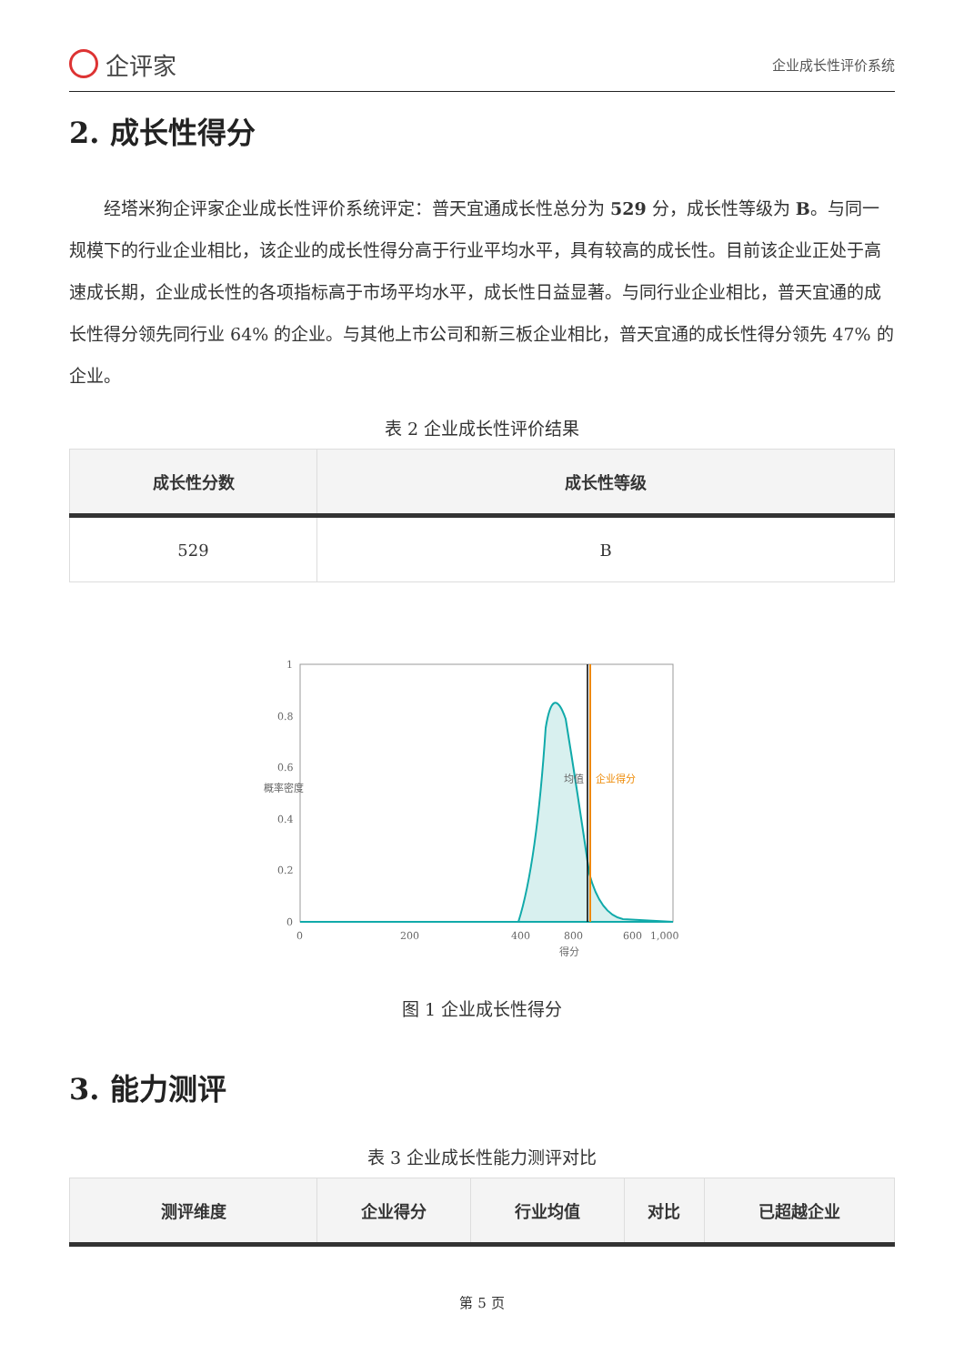企评家
企业成长性评价系统
2. 成长性得分
经塔米狗企评家企业成长性评价系统评定：普天宜通成长性总分为 529 分，成长性等级为 B。与同一规模下的行业企业相比，该企业的成长性得分高于行业平均水平，具有较高的成长性。目前该企业正处于高速成长期，企业成长性的各项指标高于市场平均水平，成长性日益显著。与同行业企业相比，普天宜通的成长性得分领先同行业 64% 的企业。与其他上市公司和新三板企业相比，普天宜通的成长性得分领先 47% 的企业。
表 2 企业成长性评价结果
| 成长性分数 | 成长性等级 |
| --- | --- |
| 529 | B |
1
0.8
0.6
0.4
0.2
0
0
200
400
600
800
1,000
得分
概率密度
均值
企业得分
图 1 企业成长性得分
3. 能力测评
表 3 企业成长性能力测评对比
| 测评维度 | 企业得分 | 行业均值 | 对比 | 已超越企业 |
| --- | --- | --- | --- | --- |
第 5 页